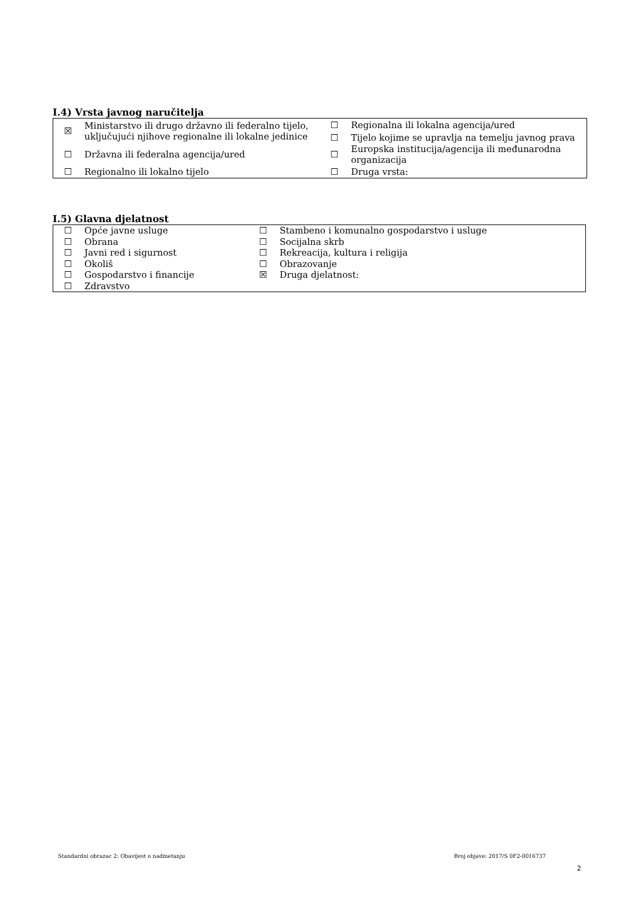I.4) Vrsta javnog naručitelja
| ☒ | Ministarstvo ili drugo državno ili federalno tijelo, uključujući njihove regionalne ili lokalne jedinice | ☐ | Regionalna ili lokalna agencija/ured |
| | | ☐ | Tijelo kojime se upravlja na temelju javnog prava |
| ☐ | Državna ili federalna agencija/ured | ☐ | Europska institucija/agencija ili međunarodna organizacija |
| ☐ | Regionalno ili lokalno tijelo | ☐ | Druga vrsta: |
I.5) Glavna djelatnost
| ☐ | Opće javne usluge | ☐ | Stambeno i komunalno gospodarstvo i usluge |
| ☐ | Obrana | ☐ | Socijalna skrb |
| ☐ | Javni red i sigurnost | ☐ | Rekreacija, kultura i religija |
| ☐ | Okoliš | ☐ | Obrazovanje |
| ☐ | Gospodarstvo i financije | ☒ | Druga djelatnost: |
| ☐ | Zdravstvo | | |
Standardni obrazac 2: Obavijest o nadmetanju Broj objave: 2017/S 0F2-0016737
2